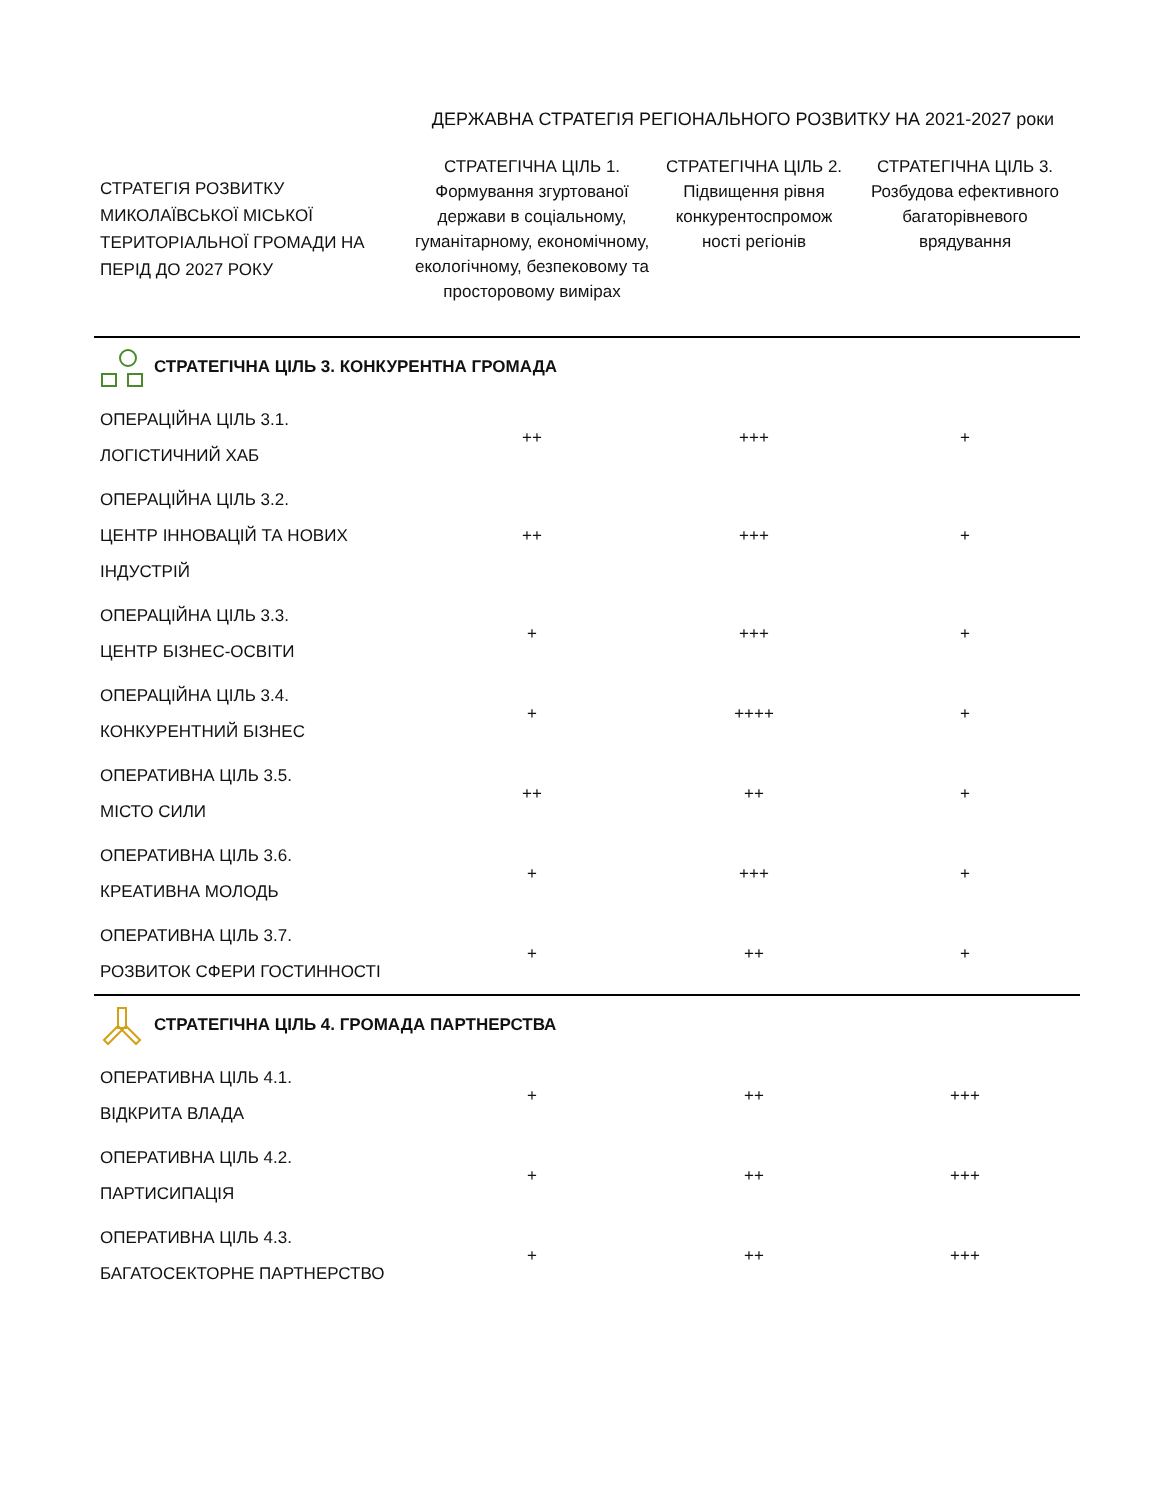| | ДЕРЖАВНА СТРАТЕГІЯ РЕГІОНАЛЬНОГО РОЗВИТКУ НА 2021-2027 роки | | |
| СТРАТЕГІЯ РОЗВИТКУ МИКОЛАЇВСЬКОЇ МІСЬКОЇ ТЕРИТОРІАЛЬНОЇ ГРОМАДИ НА ПЕРІД ДО 2027 РОКУ | СТРАТЕГІЧНА ЦІЛЬ 1. Формування згуртованої держави в соціальному, гуманітарному, економічному, екологічному, безпековому та просторовому вимірах | СТРАТЕГІЧНА ЦІЛЬ 2. Підвищення рівня конкурентоспромож ності регіонів | СТРАТЕГІЧНА ЦІЛЬ 3. Розбудова ефективного багаторівневого врядування |
| СТРАТЕГІЧНА ЦІЛЬ 3. КОНКУРЕНТНА ГРОМАДА | | | |
| ОПЕРАЦІЙНА ЦІЛЬ 3.1. ЛОГІСТИЧНИЙ ХАБ | ++ | +++ | + |
| ОПЕРАЦІЙНА ЦІЛЬ 3.2. ЦЕНТР ІННОВАЦІЙ ТА НОВИХ ІНДУСТРІЙ | ++ | +++ | + |
| ОПЕРАЦІЙНА ЦІЛЬ 3.3. ЦЕНТР БІЗНЕС-ОСВІТИ | + | +++ | + |
| ОПЕРАЦІЙНА ЦІЛЬ 3.4. КОНКУРЕНТНИЙ БІЗНЕС | + | ++++ | + |
| ОПЕРАТИВНА ЦІЛЬ 3.5. МІСТО СИЛИ | ++ | ++ | + |
| ОПЕРАТИВНА ЦІЛЬ 3.6. КРЕАТИВНА МОЛОДЬ | + | +++ | + |
| ОПЕРАТИВНА ЦІЛЬ 3.7. РОЗВИТОК СФЕРИ ГОСТИННОСТІ | + | ++ | + |
| СТРАТЕГІЧНА ЦІЛЬ 4. ГРОМАДА ПАРТНЕРСТВА | | | |
| ОПЕРАТИВНА ЦІЛЬ 4.1. ВІДКРИТА ВЛАДА | + | ++ | +++ |
| ОПЕРАТИВНА ЦІЛЬ 4.2. ПАРТИСИПАЦІЯ | + | ++ | +++ |
| ОПЕРАТИВНА ЦІЛЬ 4.3. БАГАТОСЕКТОРНЕ ПАРТНЕРСТВО | + | ++ | +++ |